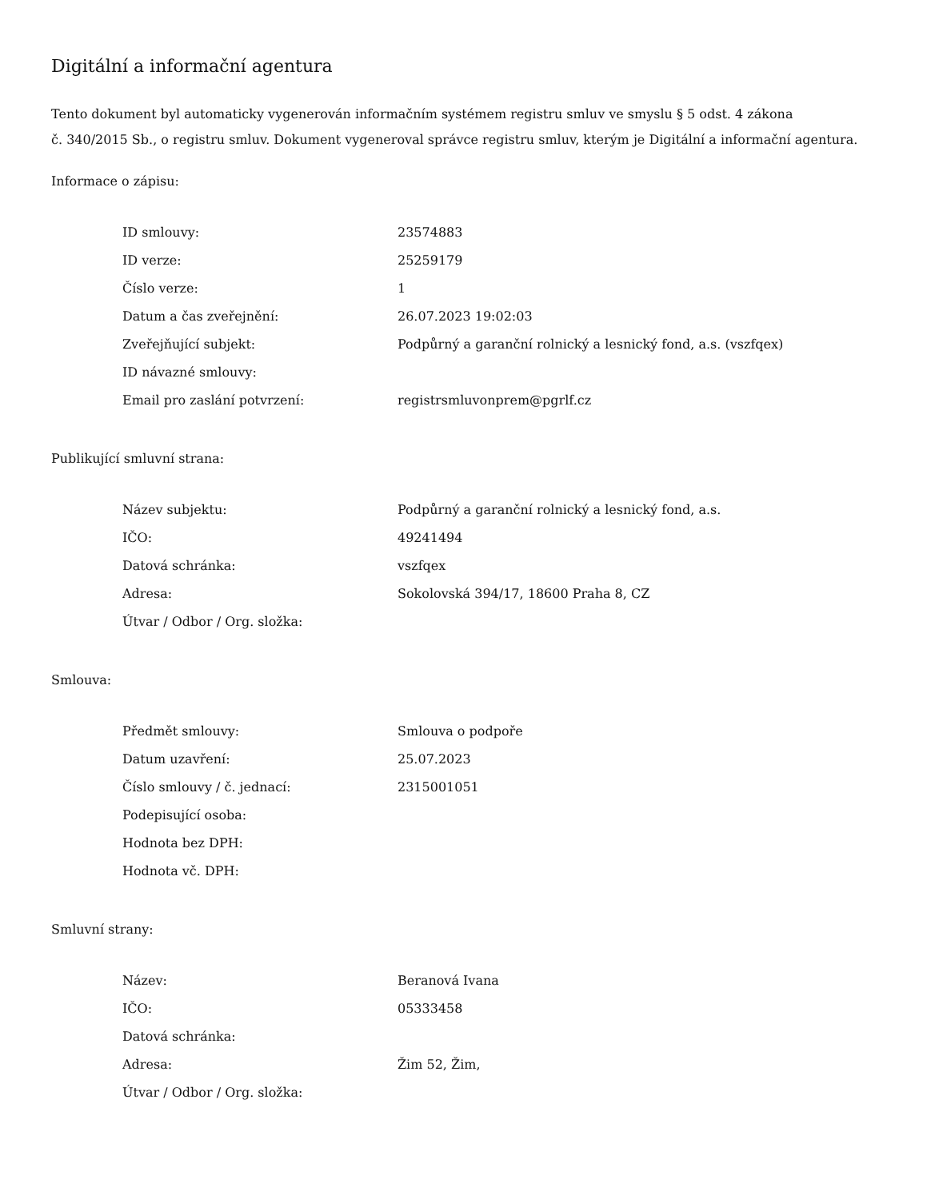Digitální a informační agentura
Tento dokument byl automaticky vygenerován informačním systémem registru smluv ve smyslu § 5 odst. 4 zákona
č. 340/2015 Sb., o registru smluv. Dokument vygeneroval správce registru smluv, kterým je Digitální a informační agentura.
Informace o zápisu:
| ID smlouvy: | 23574883 |
| ID verze: | 25259179 |
| Číslo verze: | 1 |
| Datum a čas zveřejnění: | 26.07.2023 19:02:03 |
| Zveřejňující subjekt: | Podpůrný a garanční rolnický a lesnický fond, a.s. (vszfqex) |
| ID návazné smlouvy: | |
| Email pro zaslání potvrzení: | registrsmluvonprem@pgrlf.cz |
Publikující smluvní strana:
| Název subjektu: | Podpůrný a garanční rolnický a lesnický fond, a.s. |
| IČO: | 49241494 |
| Datová schránka: | vszfqex |
| Adresa: | Sokolovská 394/17, 18600 Praha 8, CZ |
| Útvar / Odbor / Org. složka: | |
Smlouva:
| Předmět smlouvy: | Smlouva o podpoře |
| Datum uzavření: | 25.07.2023 |
| Číslo smlouvy / č. jednací: | 2315001051 |
| Podepisující osoba: | |
| Hodnota bez DPH: | |
| Hodnota vč. DPH: | |
Smluvní strany:
| Název: | Beranová Ivana |
| IČO: | 05333458 |
| Datová schránka: | |
| Adresa: | Žim 52, Žim, |
| Útvar / Odbor / Org. složka: | |